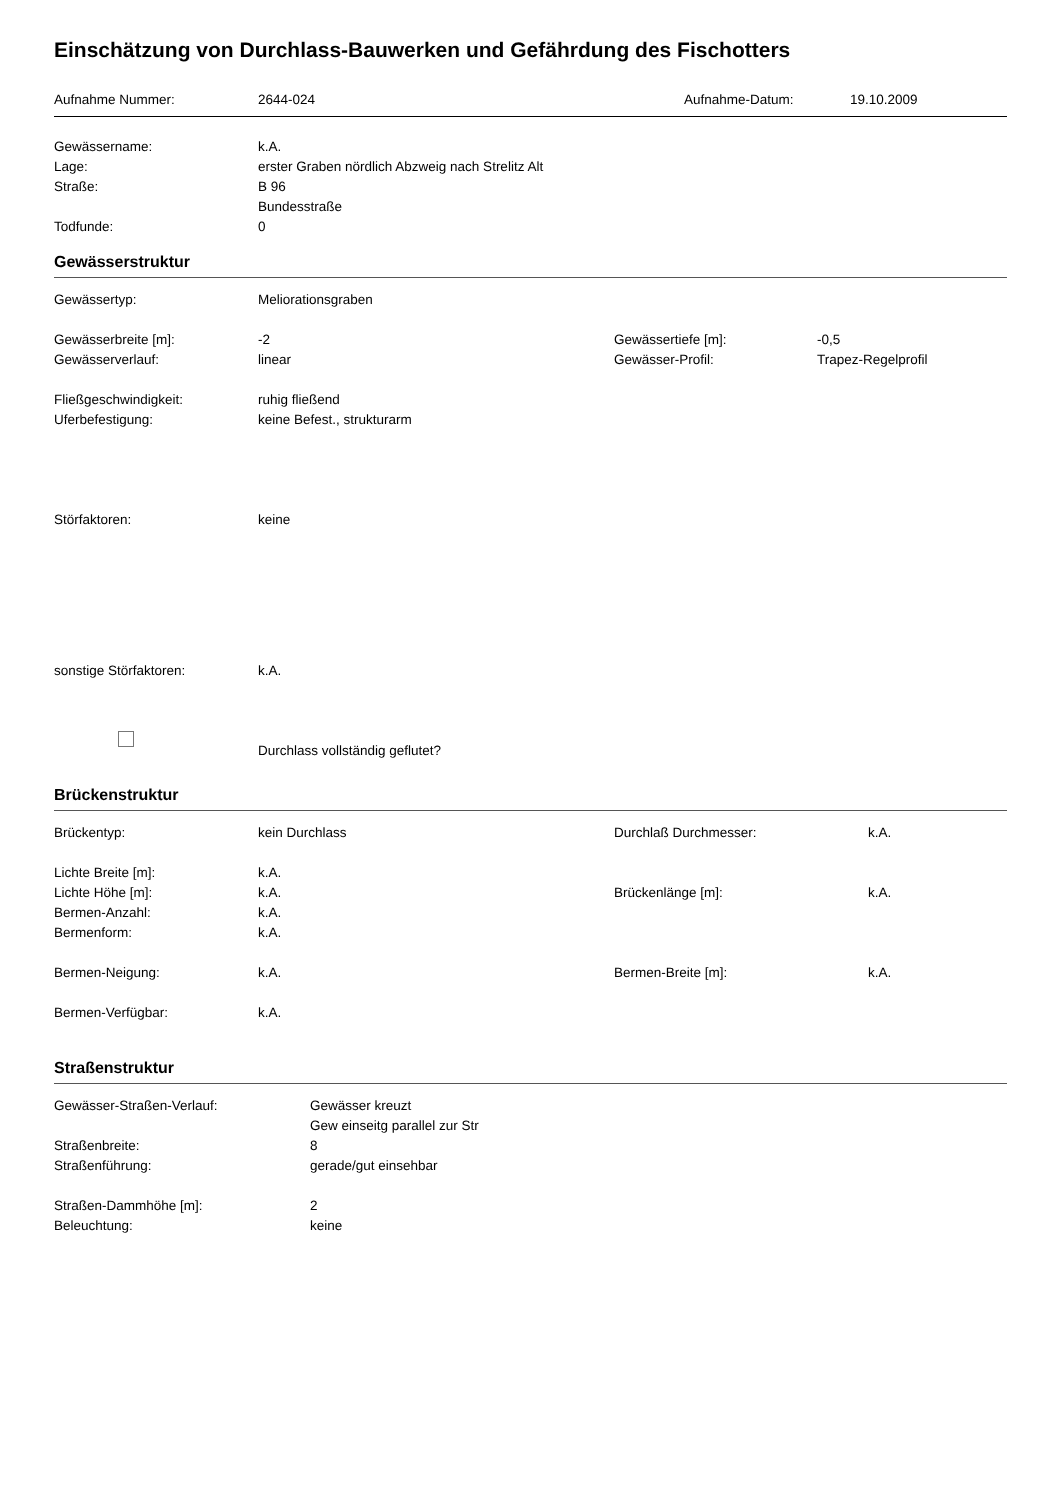Einschätzung von Durchlass-Bauwerken und Gefährdung des Fischotters
Aufnahme Nummer: 2644-024 Aufnahme-Datum: 19.10.2009
Gewässername: k.A.
Lage: erster Graben nördlich Abzweig nach Strelitz Alt
Straße: B 96
Bundesstraße
Todfunde: 0
Gewässerstruktur
Gewässertyp: Meliorationsgraben
Gewässerbreite [m]: -2 Gewässertiefe [m]: -0,5
Gewässerverlauf: linear Gewässer-Profil: Trapez-Regelprofil
Fließgeschwindigkeit: ruhig fließend
Uferbefestigung: keine Befest., strukturarm
Störfaktoren: keine
sonstige Störfaktoren: k.A.
Durchlass vollständig geflutet?
Brückenstruktur
Brückentyp: kein Durchlass Durchlaß Durchmesser: k.A.
Lichte Breite [m]: k.A.
Lichte Höhe [m]: k.A. Brückenlänge [m]: k.A.
Bermen-Anzahl: k.A.
Bermenform: k.A.
Bermen-Neigung: k.A. Bermen-Breite [m]: k.A.
Bermen-Verfügbar: k.A.
Straßenstruktur
Gewässer-Straßen-Verlauf: Gewässer kreuzt
Gew einseitg parallel zur Str
Straßenbreite: 8
Straßenführung: gerade/gut einsehbar
Straßen-Dammhöhe [m]: 2
Beleuchtung: keine